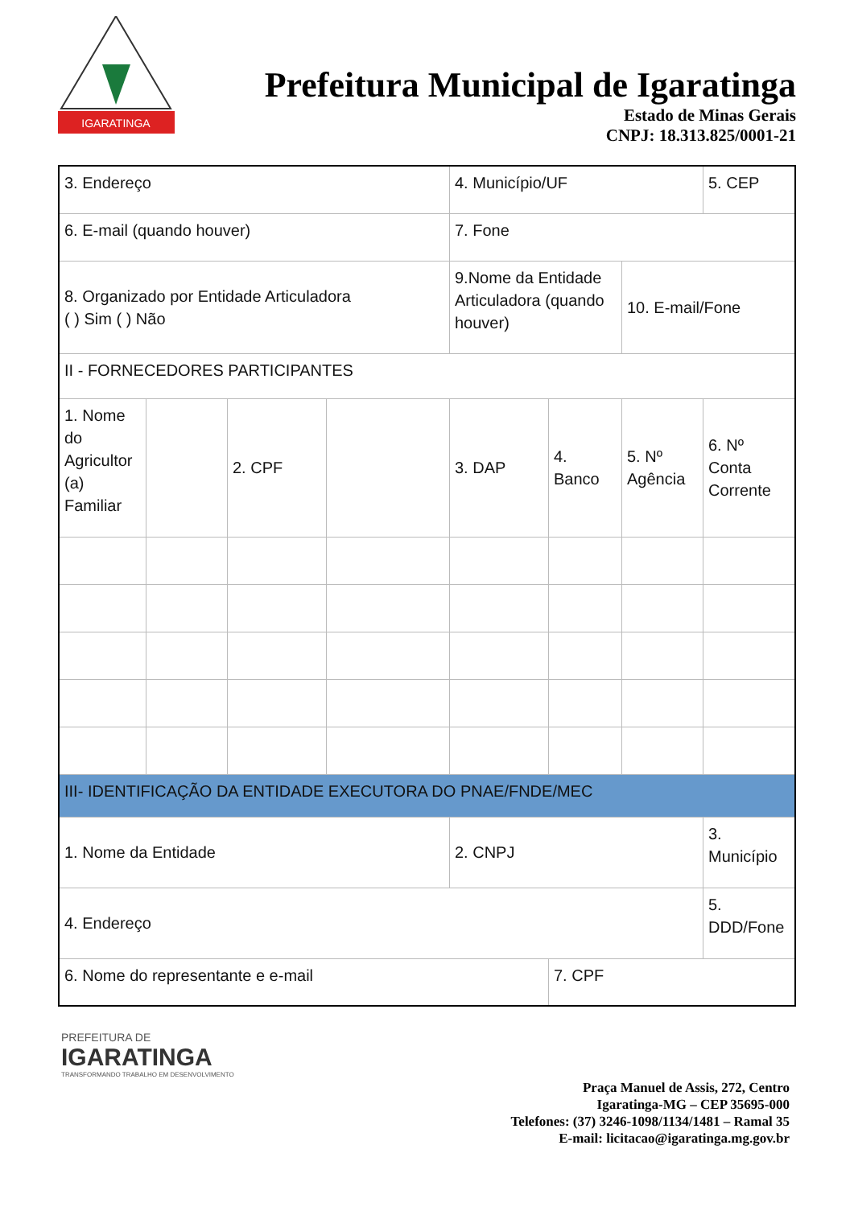IGARATINGA
Prefeitura Municipal de Igaratinga
Estado de Minas Gerais
CNPJ: 18.313.825/0001-21
| 3. Endereço | | | | 4. Município/UF | | | 5. CEP |
| 6. E-mail (quando houver) | | | | 7. Fone | | | |
| 8. Organizado por Entidade Articuladora ( ) Sim ( ) Não | | | | 9.Nome da Entidade Articuladora (quando houver) | | 10. E-mail/Fone | |
| II - FORNECEDORES PARTICIPANTES | | | | | | | |
| 1. Nome do Agricultor (a) Familiar | | 2. CPF | | 3. DAP | 4. Banco | 5. Nº Agência | 6. Nº Conta Corrente |
| III- IDENTIFICAÇÃO DA ENTIDADE EXECUTORA DO PNAE/FNDE/MEC | | | | | | | |
| 1. Nome da Entidade | | | | 2. CNPJ | | | 3. Município |
| 4. Endereço | | | | | | | 5. DDD/Fone |
| 6. Nome do representante e e-mail | | | | | 7. CPF | | |
PREFEITURA DE
IGARATINGA
TRANSFORMANDO TRABALHO EM DESENVOLVIMENTO
Praça Manuel de Assis, 272, Centro
Igaratinga-MG – CEP 35695-000
Telefones: (37) 3246-1098/1134/1481 – Ramal 35
E-mail: licitacao@igaratinga.mg.gov.br